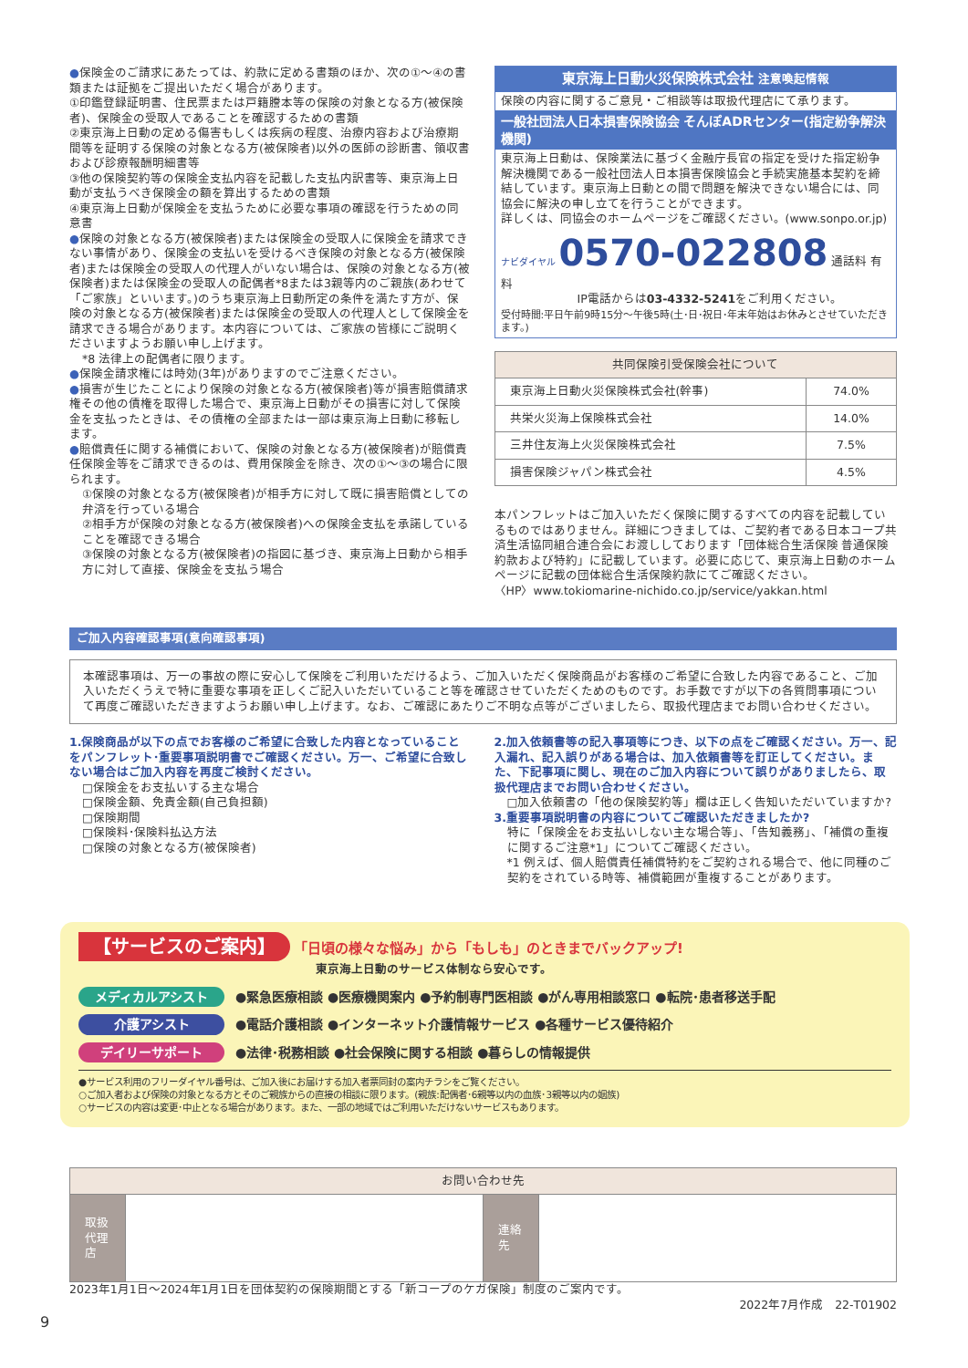●保険金のご請求にあたっては、約款に定める書類のほか、次の①～④の書類または証拠をご提出いただく場合があります。
①印鑑登録証明書、住民票または戸籍謄本等の保険の対象となる方(被保険者)、保険金の受取人であることを確認するための書類
②東京海上日動の定める傷害もしくは疾病の程度、治療内容および治療期間等を証明する保険の対象となる方(被保険者)以外の医師の診断書、領収書および診療報酬明細書等
③他の保険契約等の保険金支払内容を記載した支払内訳書等、東京海上日動が支払うべき保険金の額を算出するための書類
④東京海上日動が保険金を支払うために必要な事項の確認を行うための同意書
●保険の対象となる方(被保険者)または保険金の受取人に保険金を請求できない事情があり、保険金の支払いを受けるべき保険の対象となる方(被保険者)または保険金の受取人の代理人がいない場合は、保険の対象となる方(被保険者)または保険金の受取人の配偶者*8または3親等内のご親族(あわせて「ご家族」といいます。)のうち東京海上日動所定の条件を満たす方が、保険の対象となる方(被保険者)または保険金の受取人の代理人として保険金を請求できる場合があります。本内容については、ご家族の皆様にご説明くださいますようお願い申し上げます。
*8 法律上の配偶者に限ります。
●保険金請求権には時効(3年)がありますのでご注意ください。
●損害が生じたことにより保険の対象となる方(被保険者)等が損害賠償請求権その他の債権を取得した場合で、東京海上日動がその損害に対して保険金を支払ったときは、その債権の全部または一部は東京海上日動に移転します。
●賠償責任に関する補償において、保険の対象となる方(被保険者)が賠償責任保険金等をご請求できるのは、費用保険金を除き、次の①～③の場合に限られます。
①保険の対象となる方(被保険者)が相手方に対して既に損害賠償としての弁済を行っている場合
②相手方が保険の対象となる方(被保険者)への保険金支払を承諾していることを確認できる場合
③保険の対象となる方(被保険者)の指図に基づき、東京海上日動から相手方に対して直接、保険金を支払う場合
東京海上日動火災保険株式会社 注意喚起情報
保険の内容に関するご意見・ご相談等は取扱代理店にて承ります。
一般社団法人日本損害保険協会 そんぽADRセンター(指定紛争解決機関)
東京海上日動は、保険業法に基づく金融庁長官の指定を受けた指定紛争解決機関である一般社団法人日本損害保険協会と手続実施基本契約を締結しています。東京海上日動との間で問題を解決できない場合には、同協会に解決の申し立てを行うことができます。
詳しくは、同協会のホームページをご確認ください。(www.sonpo.or.jp)
ナビダイヤル 0570-022808 通話料 有料
IP電話からは03-4332-5241をご利用ください。
受付時間:平日午前9時15分～午後5時(土･日･祝日･年末年始はお休みとさせていただきます。)
| 共同保険引受保険会社について | |
| --- | --- |
| 東京海上日動火災保険株式会社(幹事) | 74.0% |
| 共栄火災海上保険株式会社 | 14.0% |
| 三井住友海上火災保険株式会社 | 7.5% |
| 損害保険ジャパン株式会社 | 4.5% |
本パンフレットはご加入いただく保険に関するすべての内容を記載しているものではありません。詳細につきましては、ご契約者である日本コープ共済生活協同組合連合会にお渡ししております「団体総合生活保険 普通保険約款および特約」に記載しています。必要に応じて、東京海上日動のホームページに記載の団体総合生活保険約款にてご確認ください。
〈HP〉www.tokiomarine-nichido.co.jp/service/yakkan.html
ご加入内容確認事項(意向確認事項)
本確認事項は、万一の事故の際に安心して保険をご利用いただけるよう、ご加入いただく保険商品がお客様のご希望に合致した内容であること、ご加入いただくうえで特に重要な事項を正しくご記入いただいていること等を確認させていただくためのものです。お手数ですが以下の各質問事項について再度ご確認いただきますようお願い申し上げます。なお、ご確認にあたりご不明な点等がございましたら、取扱代理店までお問い合わせください。
1.保険商品が以下の点でお客様のご希望に合致した内容となっていることをパンフレット･重要事項説明書でご確認ください。万一、ご希望に合致しない場合はご加入内容を再度ご検討ください。
□保険金をお支払いする主な場合
□保険金額、免責金額(自己負担額)
□保険期間
□保険料･保険料払込方法
□保険の対象となる方(被保険者)
2.加入依頼書等の記入事項等につき、以下の点をご確認ください。万一、記入漏れ、記入誤りがある場合は、加入依頼書等を訂正してください。また、下記事項に関し、現在のご加入内容について誤りがありましたら、取扱代理店までお問い合わせください。
□加入依頼書の「他の保険契約等」欄は正しく告知いただいていますか?
3.重要事項説明書の内容についてご確認いただきましたか?
特に「保険金をお支払いしない主な場合等」、「告知義務」、「補償の重複に関するご注意*1」についてご確認ください。
*1 例えば、個人賠償責任補償特約をご契約される場合で、他に同種のご契約をされている時等、補償範囲が重複することがあります。
【サービスのご案内】 「日頃の様々な悩み」から「もしも」のときまでバックアップ!
東京海上日動のサービス体制なら安心です。
メディカルアシスト ●緊急医療相談 ●医療機関案内 ●予約制専門医相談 ●がん専用相談窓口 ●転院･患者移送手配
介護アシスト ●電話介護相談 ●インターネット介護情報サービス ●各種サービス優待紹介
デイリーサポート ●法律･税務相談 ●社会保険に関する相談 ●暮らしの情報提供
●サービス利用のフリーダイヤル番号は、ご加入後にお届けする加入者票同封の案内チラシをご覧ください。
○ご加入者および保険の対象となる方とそのご親族からの直接の相談に限ります。(親族:配偶者･6親等以内の血族･3親等以内の姻族)
○サービスの内容は変更･中止となる場合があります。また、一部の地域ではご利用いただけないサービスもあります。
| お問い合わせ先 | | | |
| --- | --- | --- | --- |
| 取扱 代理店 | | 連絡先 | |
2023年1月1日～2024年1月1日を団体契約の保険期間とする「新コープのケガ保険」制度のご案内です。
2022年7月作成　22-T01902
9